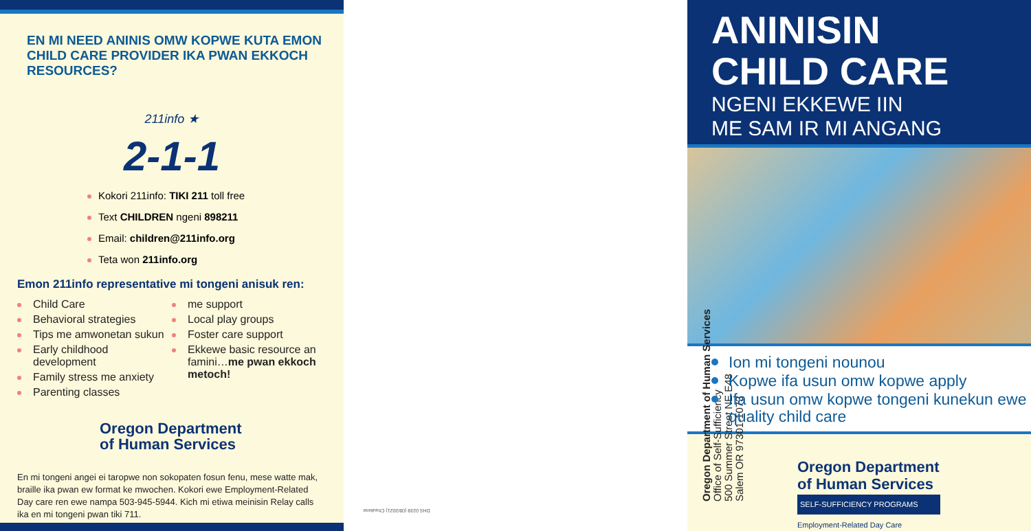EN MI NEED ANINIS OMW KOPWE KUTA EMON CHILD CARE PROVIDER IKA PWAN EKKOCH RESOURCES?
211info ★
2-1-1
Kokori 211info: TIKI 211 toll free
Text CHILDREN ngeni 898211
Email: children@211info.org
Teta won 211info.org
Emon 211info representative mi tongeni anisuk ren:
Child Care
Behavioral strategies
Tips me amwonetan sukun
Early childhood development
Family stress me anxiety
Parenting classes
me support
Local play groups
Foster care support
Ekkewe basic resource an famini…me pwan ekkoch metoch!
Oregon Department
of Human Services
En mi tongeni angei ei taropwe non sokopaten fosun fenu, mese watte mak, braille ika pwan ew format ke mwochen. Kokori ewe Employment-Related Day care ren ewe nampa 503-945-5944. Kich mi etiwa meinisin Relay calls ika en mi tongeni pwan tiki 711.
Oregon Department of Human Services
Office of Self-Sufficiency
500 Summer Street NE E48
Salem OR 97301-1073
DHS 0239 (09/2021) Chuukese
ANINISIN
CHILD CARE
NGENI EKKEWE IIN
ME SAM IR MI ANGANG
Ion mi tongeni nounou
Kopwe ifa usun omw kopwe apply
Ifa usun omw kopwe tongeni kunekun ewe quality child care
Oregon Department
of Human Services
SELF-SUFFICIENCY PROGRAMS
Employment-Related Day Care